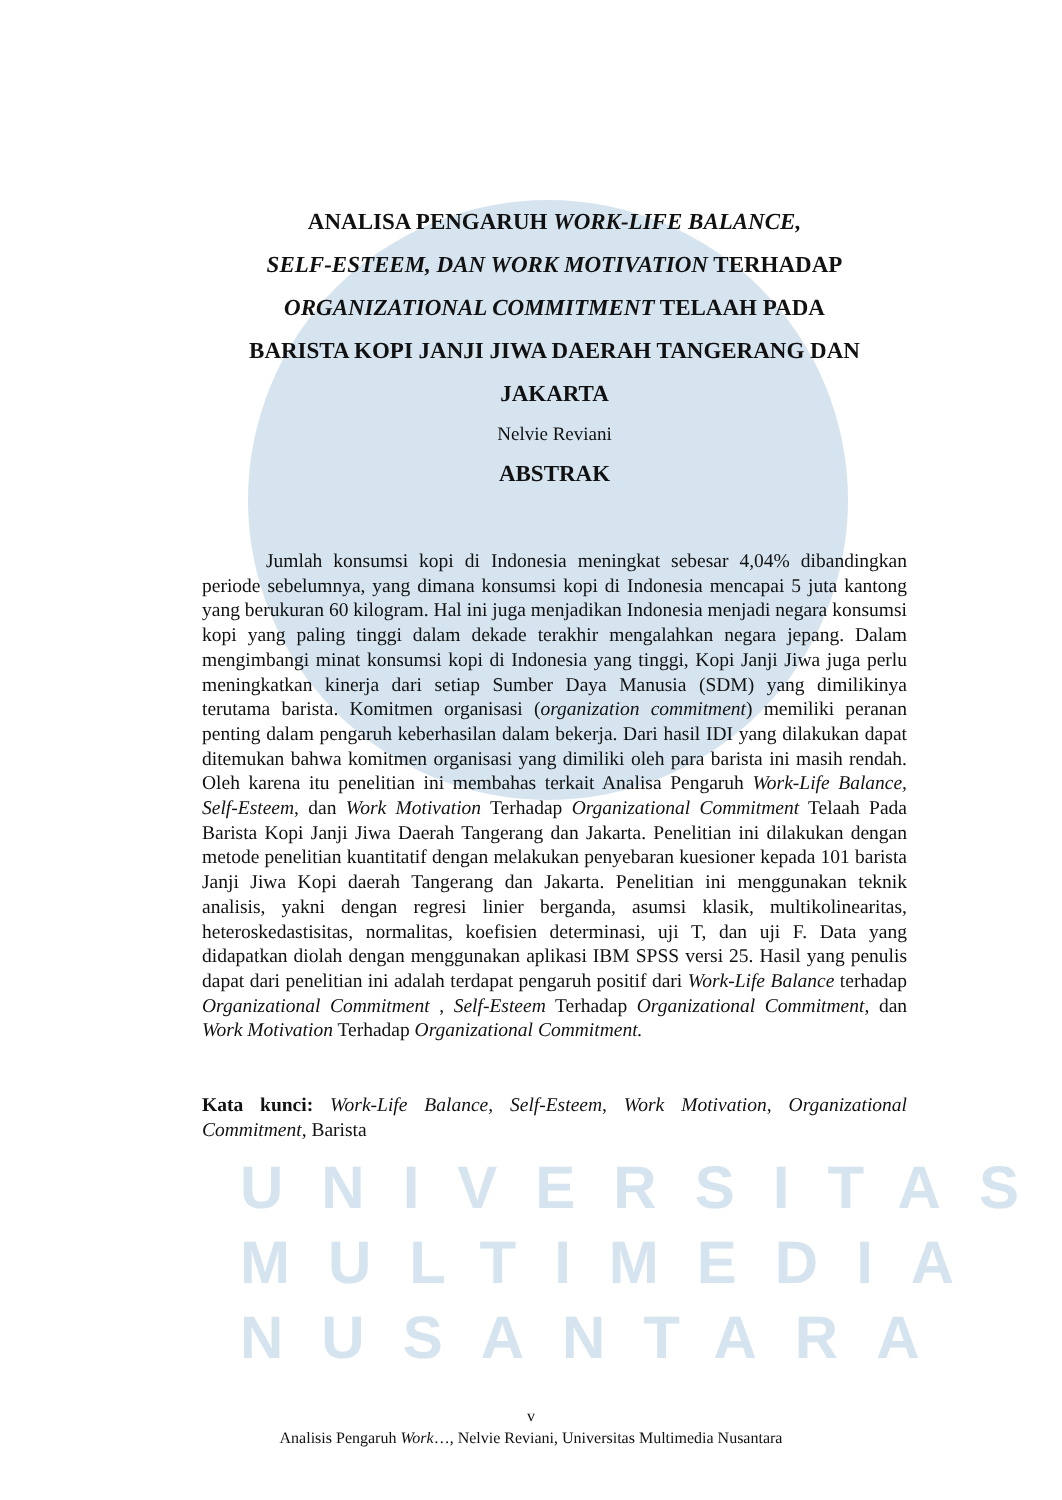UNIVERSITAS
MULTIMEDIA
NUSANTARA
ANALISA PENGARUH WORK-LIFE BALANCE,
SELF-ESTEEM, DAN WORK MOTIVATION TERHADAP
ORGANIZATIONAL COMMITMENT TELAAH PADA
BARISTA KOPI JANJI JIWA DAERAH TANGERANG DAN
JAKARTA
Nelvie Reviani
ABSTRAK
Jumlah konsumsi kopi di Indonesia meningkat sebesar 4,04% dibandingkan periode sebelumnya, yang dimana konsumsi kopi di Indonesia mencapai 5 juta kantong yang berukuran 60 kilogram. Hal ini juga menjadikan Indonesia menjadi negara konsumsi kopi yang paling tinggi dalam dekade terakhir mengalahkan negara jepang. Dalam mengimbangi minat konsumsi kopi di Indonesia yang tinggi, Kopi Janji Jiwa juga perlu meningkatkan kinerja dari setiap Sumber Daya Manusia (SDM) yang dimilikinya terutama barista. Komitmen organisasi (organization commitment) memiliki peranan penting dalam pengaruh keberhasilan dalam bekerja. Dari hasil IDI yang dilakukan dapat ditemukan bahwa komitmen organisasi yang dimiliki oleh para barista ini masih rendah. Oleh karena itu penelitian ini membahas terkait Analisa Pengaruh Work-Life Balance, Self-Esteem, dan Work Motivation Terhadap Organizational Commitment Telaah Pada Barista Kopi Janji Jiwa Daerah Tangerang dan Jakarta. Penelitian ini dilakukan dengan metode penelitian kuantitatif dengan melakukan penyebaran kuesioner kepada 101 barista Janji Jiwa Kopi daerah Tangerang dan Jakarta. Penelitian ini menggunakan teknik analisis, yakni dengan regresi linier berganda, asumsi klasik, multikolinearitas, heteroskedastisitas, normalitas, koefisien determinasi, uji T, dan uji F. Data yang didapatkan diolah dengan menggunakan aplikasi IBM SPSS versi 25. Hasil yang penulis dapat dari penelitian ini adalah terdapat pengaruh positif dari Work-Life Balance terhadap Organizational Commitment , Self-Esteem Terhadap Organizational Commitment, dan Work Motivation Terhadap Organizational Commitment.
Kata kunci: Work-Life Balance, Self-Esteem, Work Motivation, Organizational Commitment, Barista
v
Analisis Pengaruh Work…, Nelvie Reviani, Universitas Multimedia Nusantara